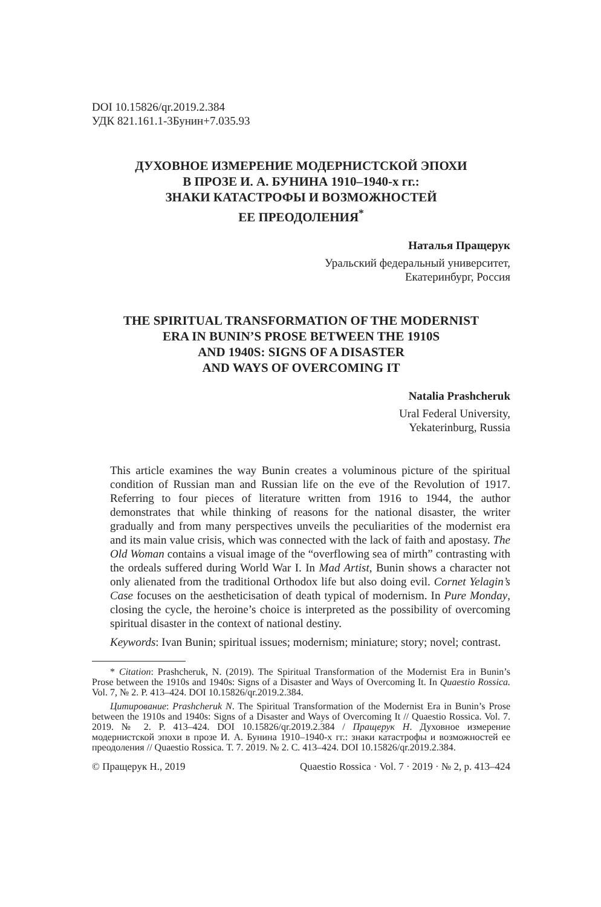DOI 10.15826/qr.2019.2.384
УДК 821.161.1-3Бунин+7.035.93
ДУХОВНОЕ ИЗМЕРЕНИЕ МОДЕРНИСТСКОЙ ЭПОХИ
В ПРОЗЕ И. А. БУНИНА 1910–1940-х гг.:
ЗНАКИ КАТАСТРОФЫ И ВОЗМОЖНОСТЕЙ
ЕЕ ПРЕОДОЛЕНИЯ<sup>*</sup>
Наталья Пращерук
Уральский федеральный университет,
Екатеринбург, Россия
THE SPIRITUAL TRANSFORMATION OF THE MODERNIST
ERA IN BUNIN’S PROSE BETWEEN THE 1910S
AND 1940S: SIGNS OF A DISASTER
AND WAYS OF OVERCOMING IT
Natalia Prashcheruk
Ural Federal University,
Yekaterinburg, Russia
This article examines the way Bunin creates a voluminous picture of the spiritual condition of Russian man and Russian life on the eve of the Revolution of 1917. Referring to four pieces of literature written from 1916 to 1944, the author demonstrates that while thinking of reasons for the national disaster, the writer gradually and from many perspectives unveils the peculiarities of the modernist era and its main value crisis, which was connected with the lack of faith and apostasy. The Old Woman contains a visual image of the “overflowing sea of mirth” contrasting with the ordeals suffered during World War I. In Mad Artist, Bunin shows a character not only alienated from the traditional Orthodox life but also doing evil. Cornet Yelagin’s Case focuses on the aestheticisation of death typical of modernism. In Pure Monday, closing the cycle, the heroine’s choice is interpreted as the possibility of overcoming spiritual disaster in the context of national destiny.
Keywords: Ivan Bunin; spiritual issues; modernism; miniature; story; novel; contrast.
* Citation: Prashcheruk, N. (2019). The Spiritual Transformation of the Modernist Era in Bunin’s Prose between the 1910s and 1940s: Signs of a Disaster and Ways of Overcoming It. In Quaestio Rossica. Vol. 7, № 2. P. 413–424. DOI 10.15826/qr.2019.2.384.
Цитирование: Prashcheruk N. The Spiritual Transformation of the Modernist Era in Bunin’s Prose between the 1910s and 1940s: Signs of a Disaster and Ways of Overcoming It // Quaestio Rossica. Vol. 7. 2019. № 2. P. 413–424. DOI 10.15826/qr.2019.2.384 / Пращерук Н. Духовное измерение модернистской эпохи в прозе И. А. Бунина 1910–1940-х гг.: знаки катастрофы и возможностей ее преодоления // Quaestio Rossica. Т. 7. 2019. № 2. С. 413–424. DOI 10.15826/qr.2019.2.384.
© Пращерук Н., 2019 Quaestio Rossica · Vol. 7 · 2019 · № 2, p. 413–424